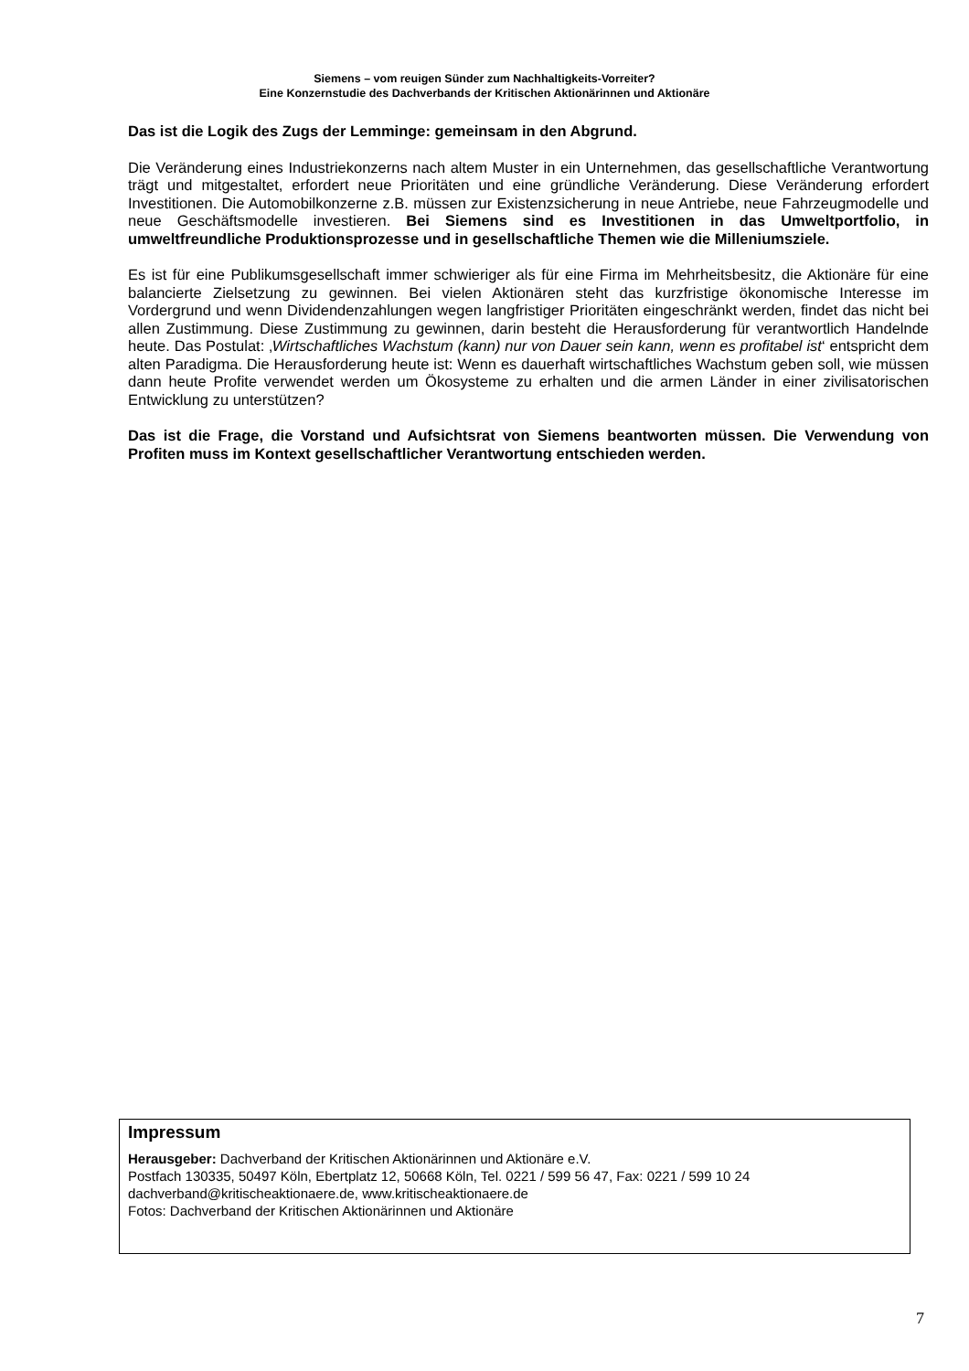Siemens – vom reuigen Sünder zum Nachhaltigkeits-Vorreiter?
Eine Konzernstudie des Dachverbands der Kritischen Aktionärinnen und Aktionäre
Das ist die Logik des Zugs der Lemminge: gemeinsam in den Abgrund.
Die Veränderung eines Industriekonzerns nach altem Muster in ein Unternehmen, das gesellschaftliche Verantwortung trägt und mitgestaltet, erfordert neue Prioritäten und eine gründliche Veränderung. Diese Veränderung erfordert Investitionen. Die Automobilkonzerne z.B. müssen zur Existenzsicherung in neue Antriebe, neue Fahrzeugmodelle und neue Geschäftsmodelle investieren. Bei Siemens sind es Investitionen in das Umweltportfolio, in umweltfreundliche Produktionsprozesse und in gesellschaftliche Themen wie die Milleniumsziele.
Es ist für eine Publikumsgesellschaft immer schwieriger als für eine Firma im Mehrheitsbesitz, die Aktionäre für eine balancierte Zielsetzung zu gewinnen. Bei vielen Aktionären steht das kurzfristige ökonomische Interesse im Vordergrund und wenn Dividendenzahlungen wegen langfristiger Prioritäten eingeschränkt werden, findet das nicht bei allen Zustimmung. Diese Zustimmung zu gewinnen, darin besteht die Herausforderung für verantwortlich Handelnde heute. Das Postulat: ‚Wirtschaftliches Wachstum (kann) nur von Dauer sein kann, wenn es profitabel ist‘ entspricht dem alten Paradigma. Die Herausforderung heute ist: Wenn es dauerhaft wirtschaftliches Wachstum geben soll, wie müssen dann heute Profite verwendet werden um Ökosysteme zu erhalten und die armen Länder in einer zivilisatorischen Entwicklung zu unterstützen?
Das ist die Frage, die Vorstand und Aufsichtsrat von Siemens beantworten müssen. Die Verwendung von Profiten muss im Kontext gesellschaftlicher Verantwortung entschieden werden.
Impressum
Herausgeber: Dachverband der Kritischen Aktionärinnen und Aktionäre e.V.
Postfach 130335, 50497 Köln, Ebertplatz 12, 50668 Köln, Tel. 0221 / 599 56 47, Fax: 0221 / 599 10 24
dachverband@kritischeaktionaere.de, www.kritischeaktionaere.de
Fotos: Dachverband der Kritischen Aktionärinnen und Aktionäre
7